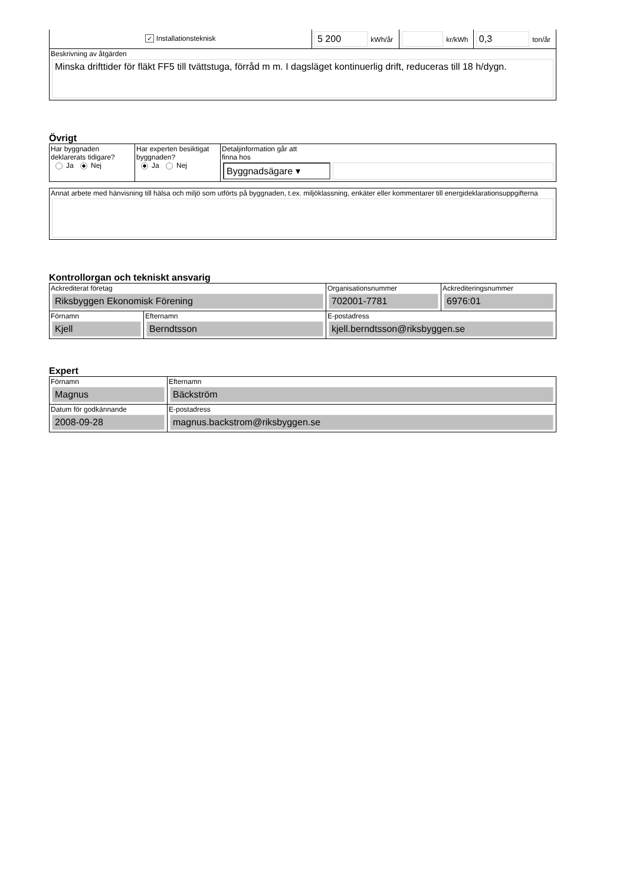| ✓ Installationsteknisk | 5 200 kWh/år | kr/kWh | 0,3 ton/år |
| Beskrivning av åtgärden Minska drifttider för fläkt FF5 till tvättstuga, förråd m m. I dagsläget kontinuerlig drift, reduceras till 18 h/dygn. | | | |
Övrigt
| Har byggnaden deklarerats tidigare? Ja Nej | Har experten besiktigat byggnaden? Ja Nej | Detaljinformation går att finna hos Byggnadsägare ▾ |
| Annat arbete med hänvisning till hälsa och miljö som utförts på byggnaden, t.ex. miljöklassning, enkäter eller kommentarer till energideklarationsuppgifterna |
Kontrollorgan och tekniskt ansvarig
| Ackrediterat företag Riksbyggen Ekonomisk Förening | | Organisationsnummer 702001-7781 | Ackrediteringsnummer 6976:01 |
| Förnamn Kjell | Efternamn Berndtsson | E-postadress kjell.berndtsson@riksbyggen.se | |
Expert
| Förnamn Magnus | Efternamn Bäckström |
| Datum för godkännande 2008-09-28 | E-postadress magnus.backstrom@riksbyggen.se |